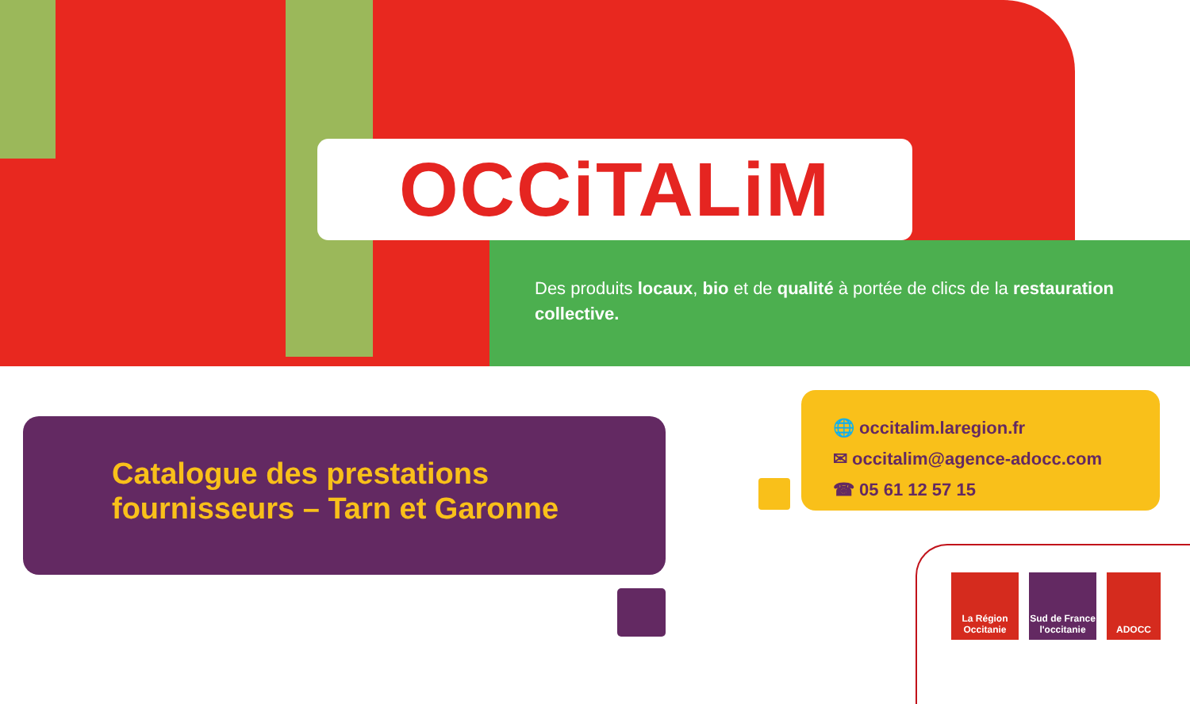OCCiTALiM
Des produits locaux, bio et de qualité à portée de clics de la restauration collective.
Catalogue des prestations
fournisseurs – Tarn et Garonne
🌐 occitalim.laregion.fr
✉ occitalim@agence-adocc.com
☎ 05 61 12 57 15
La Région Occitanie
Sud de France l'occitanie
ADOCC